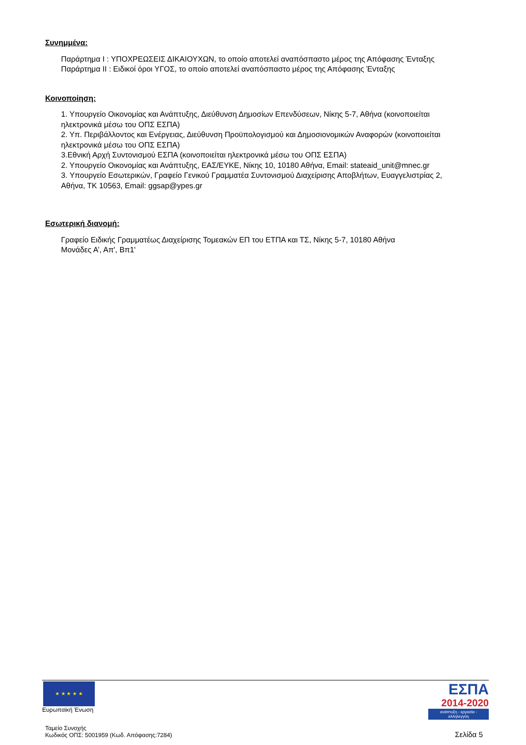Συνημμένα:
Παράρτημα Ι : ΥΠΟΧΡΕΩΣΕΙΣ ΔΙΚΑΙΟΥΧΩΝ, το οποίο αποτελεί αναπόσπαστο μέρος της Απόφασης Ένταξης
Παράρτημα ΙI : Ειδικοί όροι ΥΓΟΣ, το οποίο αποτελεί αναπόσπαστο μέρος της Απόφασης Ένταξης
Κοινοποίηση:
1. Υπουργείο Οικονομίας και Ανάπτυξης, Διεύθυνση Δημοσίων Επενδύσεων, Νίκης 5-7, Αθήνα (κοινοποιείται ηλεκτρονικά μέσω του ΟΠΣ ΕΣΠΑ)
2. Υπ. Περιβάλλοντος και Ενέργειας, Διεύθυνση Προϋπολογισμού και Δημοσιονομικών Αναφορών (κοινοποιείται ηλεκτρονικά μέσω του ΟΠΣ ΕΣΠΑ)
3.Εθνική Αρχή Συντονισμού ΕΣΠΑ (κοινοποιείται ηλεκτρονικά μέσω του ΟΠΣ ΕΣΠΑ)
2. Υπουργείο Οικονομίας και Ανάπτυξης, ΕΑΣ/ΕΥΚΕ, Νίκης 10, 10180 Αθήνα, Email: stateaid_unit@mnec.gr
3. Υπουργείο Εσωτερικών, Γραφείο Γενικού Γραμματέα Συντονισμού Διαχείρισης Αποβλήτων, Ευαγγελιστρίας 2, Αθήνα, ΤΚ 10563, Email: ggsap@ypes.gr
Εσωτερική διανομή:
Γραφείο Ειδικής Γραμματέως Διαχείρισης Τομεακών ΕΠ του ΕΤΠΑ και ΤΣ, Νίκης 5-7, 10180 Αθήνα
Μονάδες Α’, Απ', Βπ1'
★ ★ ★ ★ ★
Ευρωπαϊκή Ένωση
ΕΣΠΑ
2014-2020
ανάπτυξη - εργασία - αλληλεγγύη
Ταμείο Συνοχής
Κωδικός ΟΠΣ: 5001959 (Κωδ. Απόφασης:7284)
Σελίδα 5